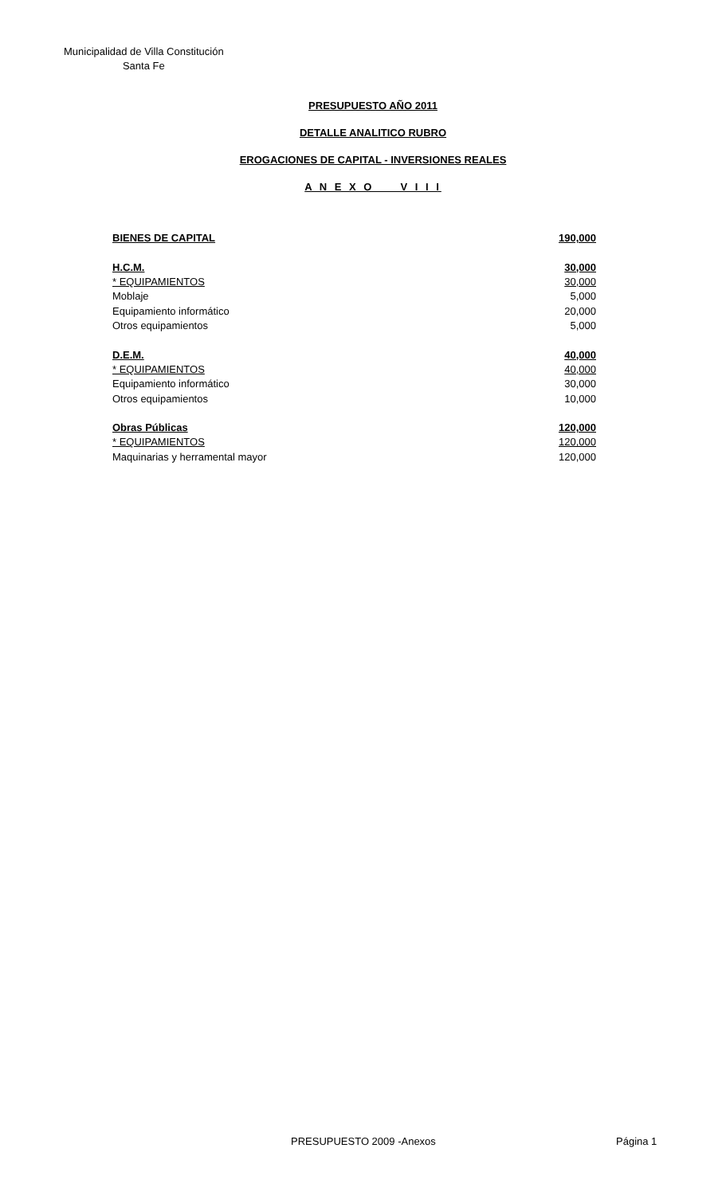Municipalidad de Villa Constitución
Santa Fe
PRESUPUESTO AÑO 2011
DETALLE ANALITICO RUBRO
EROGACIONES DE CAPITAL - INVERSIONES REALES
A N E X O V I I I
| BIENES DE CAPITAL | 190,000 |
| H.C.M. | 30,000 |
| * EQUIPAMIENTOS | 30,000 |
| Moblaje | 5,000 |
| Equipamiento informático | 20,000 |
| Otros equipamientos | 5,000 |
| D.E.M. | 40,000 |
| * EQUIPAMIENTOS | 40,000 |
| Equipamiento informático | 30,000 |
| Otros equipamientos | 10,000 |
| Obras Públicas | 120,000 |
| * EQUIPAMIENTOS | 120,000 |
| Maquinarias y herramental mayor | 120,000 |
PRESUPUESTO 2009 -Anexos Página 1